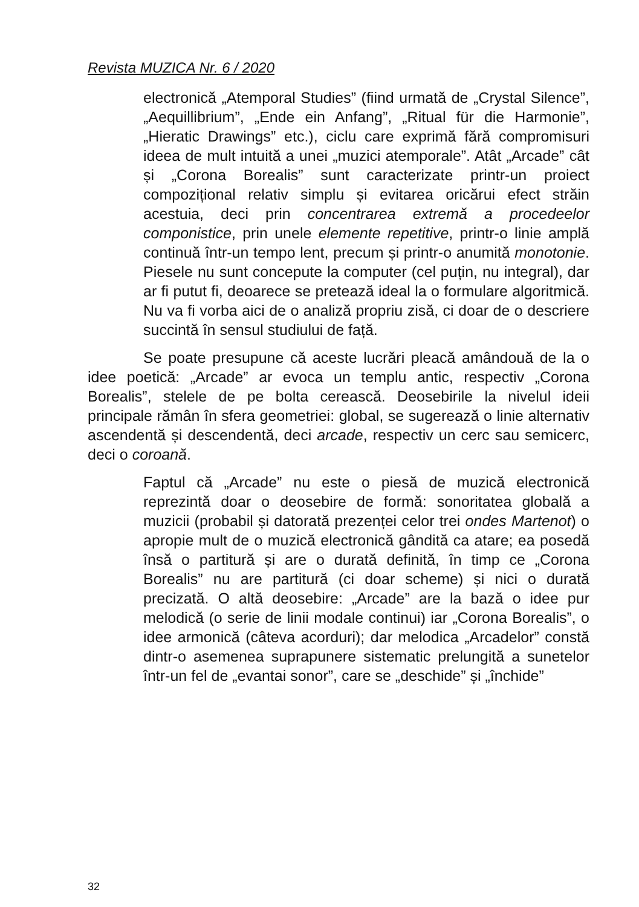Revista MUZICA Nr. 6 / 2020
electronică „Atemporal Studies” (fiind urmată de „Crystal Silence”, „Aequillibrium”, „Ende ein Anfang”, „Ritual für die Harmonie”, „Hieratic Drawings” etc.), ciclu care exprimă fără compromisuri ideea de mult intuită a unei „muzici atemporale”. Atât „Arcade” cât și „Corona Borealis” sunt caracterizate printr-un proiect compozițional relativ simplu și evitarea oricărui efect străin acestuia, deci prin concentrarea extremă a procedeelor componistice, prin unele elemente repetitive, printr-o linie amplă continuă într-un tempo lent, precum și printr-o anumită monotonie. Piesele nu sunt concepute la computer (cel puțin, nu integral), dar ar fi putut fi, deoarece se pretează ideal la o formulare algoritmică. Nu va fi vorba aici de o analiză propriu zisă, ci doar de o descriere succintă în sensul studiului de față.
Se poate presupune că aceste lucrări pleacă amândouă de la o idee poetică: „Arcade” ar evoca un templu antic, respectiv „Corona Borealis”, stelele de pe bolta cerească. Deosebirile la nivelul ideii principale rămân în sfera geometriei: global, se sugerează o linie alternativ ascendentă și descendentă, deci arcade, respectiv un cerc sau semicerc, deci o coroană.
Faptul că „Arcade” nu este o piesă de muzică electronică reprezintă doar o deosebire de formă: sonoritatea globală a muzicii (probabil și datorată prezenței celor trei ondes Martenot) o apropie mult de o muzică electronică gândită ca atare; ea posedă însă o partitură și are o durată definită, în timp ce „Corona Borealis” nu are partitură (ci doar scheme) și nici o durată precizată. O altă deosebire: „Arcade” are la bază o idee pur melodică (o serie de linii modale continui) iar „Corona Borealis”, o idee armonică (câteva acorduri); dar melodica „Arcadelor” constă dintr-o asemenea suprapunere sistematic prelungită a sunetelor într-un fel de „evantai sonor”, care se „deschide” și „închide”
32